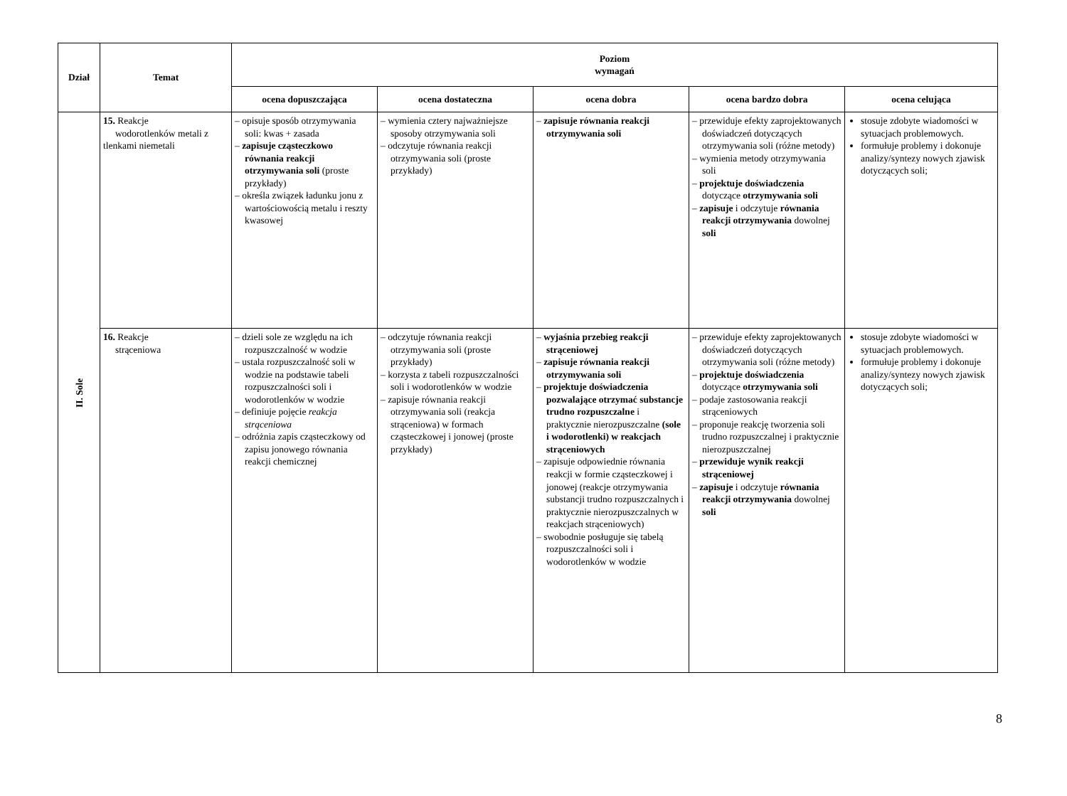| Dział | Temat | Poziom wymagań | | | | |
| --- | --- | --- | --- | --- | --- | --- |
| | | ocena dopuszczająca | ocena dostateczna | ocena dobra | ocena bardzo dobra | ocena celująca |
| II. Sole | 15. Reakcje wodorotlenków metali z tlenkami niemetali | – opisuje sposób otrzymywania soli: kwas + zasada – zapisuje cząsteczkowo równania reakcji otrzymywania soli (proste przykłady) – określa związek ładunku jonu z wartościowością metalu i reszty kwasowej | – wymienia cztery najważniejsze sposoby otrzymywania soli – odczytuje równania reakcji otrzymywania soli (proste przykłady) | – zapisuje równania reakcji otrzymywania soli | – przewiduje efekty zaprojektowanych doświadczeń dotyczących otrzymywania soli (różne metody) – wymienia metody otrzymywania soli – projektuje doświadczenia dotyczące otrzymywania soli – zapisuje i odczytuje równania reakcji otrzymywania dowolnej soli | stosuje zdobyte wiadomości w sytuacjach problemowych. formułuje problemy i dokonuje analizy/syntezy nowych zjawisk dotyczących soli; |
| | 16. Reakcje strąceniowa | – dzieli sole ze względu na ich rozpuszczalność w wodzie – ustala rozpuszczalność soli w wodzie na podstawie tabeli rozpuszczalności soli i wodorotlenków w wodzie – definiuje pojęcie reakcja strąceniowa – odróżnia zapis cząsteczkowy od zapisu jonowego równania reakcji chemicznej | – odczytuje równania reakcji otrzymywania soli (proste przykłady) – korzysta z tabeli rozpuszczalności soli i wodorotlenków w wodzie – zapisuje równania reakcji otrzymywania soli (reakcja strąceniowa) w formach cząsteczkowej i jonowej (proste przykłady) | – wyjaśnia przebieg reakcji strąceniowej – zapisuje równania reakcji otrzymywania soli – projektuje doświadczenia pozwalające otrzymać substancje trudno rozpuszczalne i praktycznie nierozpuszczalne (sole i wodorotlenki) w reakcjach strąceniowych – zapisuje odpowiednie równania reakcji w formie cząsteczkowej i jonowej (reakcje otrzymywania substancji trudno rozpuszczalnych i praktycznie nierozpuszczalnych w reakcjach strąceniowych) – swobodnie posługuje się tabelą rozpuszczalności soli i wodorotlenków w wodzie | – przewiduje efekty zaprojektowanych doświadczeń dotyczących otrzymywania soli (różne metody) – projektuje doświadczenia dotyczące otrzymywania soli – podaje zastosowania reakcji strąceniowych – proponuje reakcję tworzenia soli trudno rozpuszczalnej i praktycznie nierozpuszczalnej – przewiduje wynik reakcji strąceniowej – zapisuje i odczytuje równania reakcji otrzymywania dowolnej soli | stosuje zdobyte wiadomości w sytuacjach problemowych. formułuje problemy i dokonuje analizy/syntezy nowych zjawisk dotyczących soli; |
8